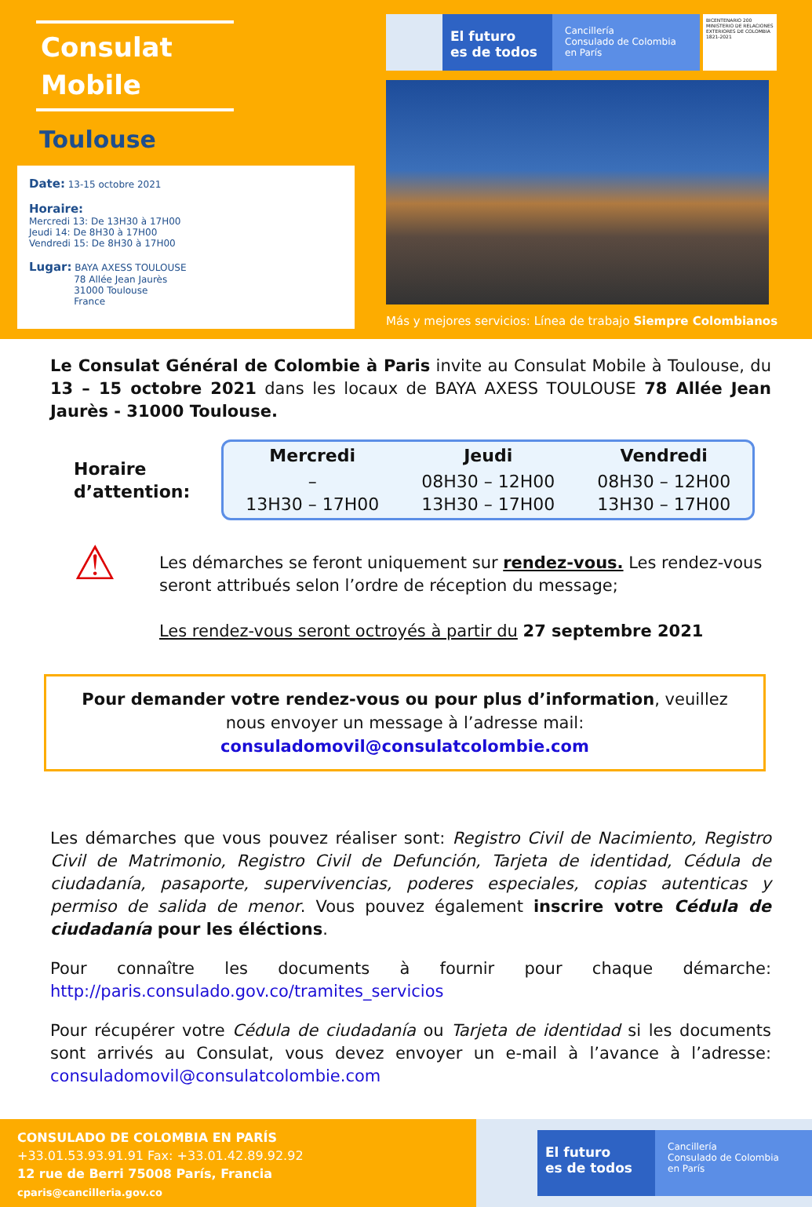Consulat
Mobile
Toulouse
Date: 13-15 octobre 2021
Horaire:
Mercredi 13: De 13H30 à 17H00
Jeudi 14: De 8H30 à 17H00
Vendredi 15: De 8H30 à 17H00
Lugar: BAYA AXESS TOULOUSE
78 Allée Jean Jaurès
31000 Toulouse
France
El futuro
es de todos
Cancillería
Consulado de Colombia
en París
BICENTENARIO 200
MINISTERIO DE RELACIONES EXTERIORES DE COLOMBIA 1821-2021
Más y mejores servicios: Línea de trabajo Siempre Colombianos
Le Consulat Général de Colombie à Paris invite au Consulat Mobile à Toulouse, du 13 – 15 octobre 2021 dans les locaux de BAYA AXESS TOULOUSE 78 Allée Jean Jaurès - 31000 Toulouse.
Horaire
d’attention:
| Mercredi | Jeudi | Vendredi |
| --- | --- | --- |
| – 13H30 – 17H00 | 08H30 – 12H00 13H30 – 17H00 | 08H30 – 12H00 13H30 – 17H00 |
⚠
Les démarches se feront uniquement sur rendez-vous. Les rendez-vous seront attribués selon l’ordre de réception du message;
Les rendez-vous seront octroyés à partir du 27 septembre 2021
Pour demander votre rendez-vous ou pour plus d’information, veuillez nous envoyer un message à l’adresse mail: consuladomovil@consulatcolombie.com
Les démarches que vous pouvez réaliser sont: Registro Civil de Nacimiento, Registro Civil de Matrimonio, Registro Civil de Defunción, Tarjeta de identidad, Cédula de ciudadanía, pasaporte, supervivencias, poderes especiales, copias autenticas y permiso de salida de menor. Vous pouvez également inscrire votre Cédula de ciudadanía pour les éléctions.
Pour connaître les documents à fournir pour chaque démarche: http://paris.consulado.gov.co/tramites_servicios
Pour récupérer votre Cédula de ciudadanía ou Tarjeta de identidad si les documents sont arrivés au Consulat, vous devez envoyer un e-mail à l’avance à l’adresse: consuladomovil@consulatcolombie.com
CONSULADO DE COLOMBIA EN PARÍS
+33.01.53.93.91.91 Fax: +33.01.42.89.92.92
12 rue de Berri 75008 París, Francia
cparis@cancilleria.gov.co
El futuro
es de todos
Cancillería
Consulado de Colombia
en París